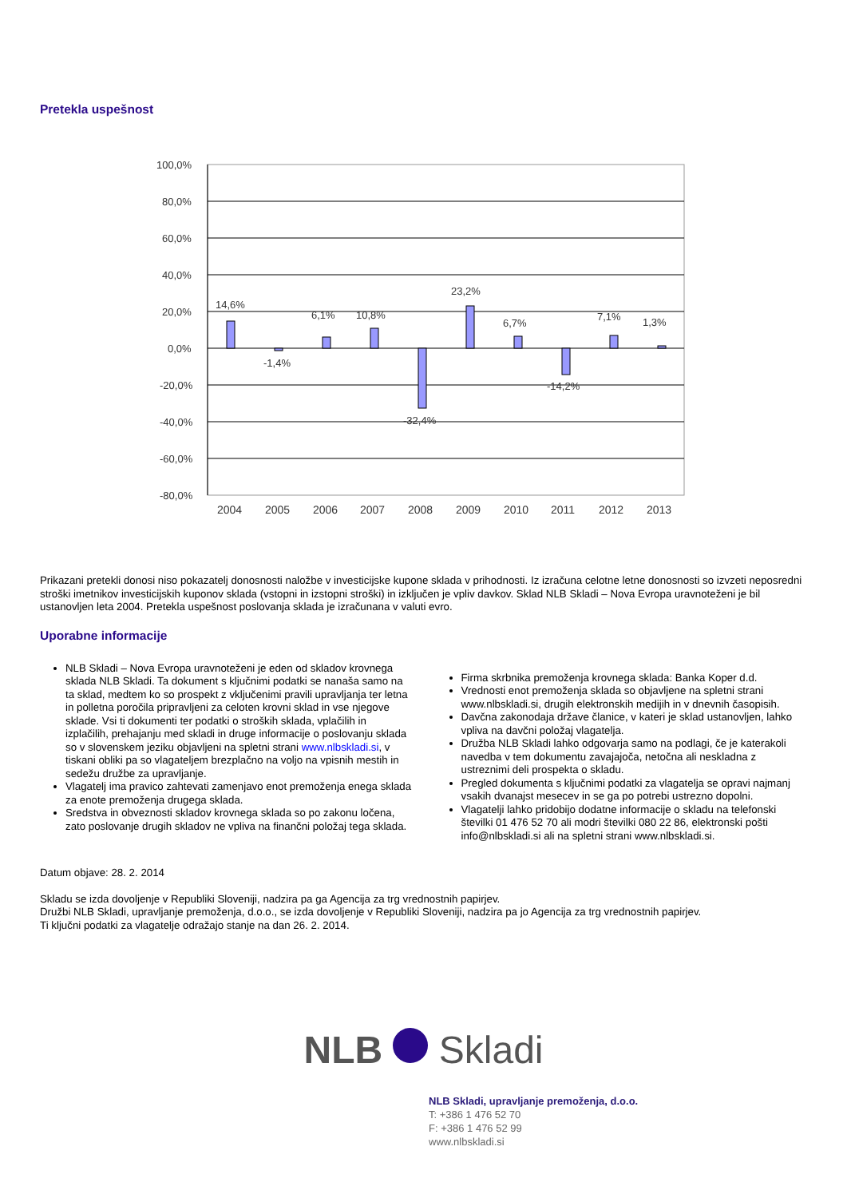Pretekla uspešnost
100,0%
80,0%
60,0%
40,0%
20,0%
0,0%
-20,0%
-40,0%
-60,0%
-80,0%
14,6%
-1,4%
6,1%
10,8%
-32,4%
23,2%
6,7%
-14,2%
7,1%
1,3%
2004
2005
2006
2007
2008
2009
2010
2011
2012
2013
Prikazani pretekli donosi niso pokazatelj donosnosti naložbe v investicijske kupone sklada v prihodnosti. Iz izračuna celotne letne donosnosti so izvzeti neposredni stroški imetnikov investicijskih kuponov sklada (vstopni in izstopni stroški) in izključen je vpliv davkov. Sklad NLB Skladi – Nova Evropa uravnoteženi je bil ustanovljen leta 2004. Pretekla uspešnost poslovanja sklada je izračunana v valuti evro.
Uporabne informacije
NLB Skladi – Nova Evropa uravnoteženi je eden od skladov krovnega sklada NLB Skladi. Ta dokument s ključnimi podatki se nanaša samo na ta sklad, medtem ko so prospekt z vključenimi pravili upravljanja ter letna in polletna poročila pripravljeni za celoten krovni sklad in vse njegove sklade. Vsi ti dokumenti ter podatki o stroških sklada, vplačilih in izplačilih, prehajanju med skladi in druge informacije o poslovanju sklada so v slovenskem jeziku objavljeni na spletni strani www.nlbskladi.si, v tiskani obliki pa so vlagateljem brezplačno na voljo na vpisnih mestih in sedežu družbe za upravljanje.
Vlagatelj ima pravico zahtevati zamenjavo enot premoženja enega sklada za enote premoženja drugega sklada.
Sredstva in obveznosti skladov krovnega sklada so po zakonu ločena, zato poslovanje drugih skladov ne vpliva na finančni položaj tega sklada.
Firma skrbnika premoženja krovnega sklada: Banka Koper d.d.
Vrednosti enot premoženja sklada so objavljene na spletni strani www.nlbskladi.si, drugih elektronskih medijih in v dnevnih časopisih.
Davčna zakonodaja države članice, v kateri je sklad ustanovljen, lahko vpliva na davčni položaj vlagatelja.
Družba NLB Skladi lahko odgovarja samo na podlagi, če je katerakoli navedba v tem dokumentu zavajajoča, netočna ali neskladna z ustreznimi deli prospekta o skladu.
Pregled dokumenta s ključnimi podatki za vlagatelja se opravi najmanj vsakih dvanajst mesecev in se ga po potrebi ustrezno dopolni.
Vlagatelji lahko pridobijo dodatne informacije o skladu na telefonski številki 01 476 52 70 ali modri številki 080 22 86, elektronski pošti info@nlbskladi.si ali na spletni strani www.nlbskladi.si.
Datum objave: 28. 2. 2014
Skladu se izda dovoljenje v Republiki Sloveniji, nadzira pa ga Agencija za trg vrednostnih papirjev.
Družbi NLB Skladi, upravljanje premoženja, d.o.o., se izda dovoljenje v Republiki Sloveniji, nadzira pa jo Agencija za trg vrednostnih papirjev.
Ti ključni podatki za vlagatelje odražajo stanje na dan 26. 2. 2014.
NLB Skladi
NLB Skladi, upravljanje premoženja, d.o.o.
T: +386 1 476 52 70
F: +386 1 476 52 99
www.nlbskladi.si